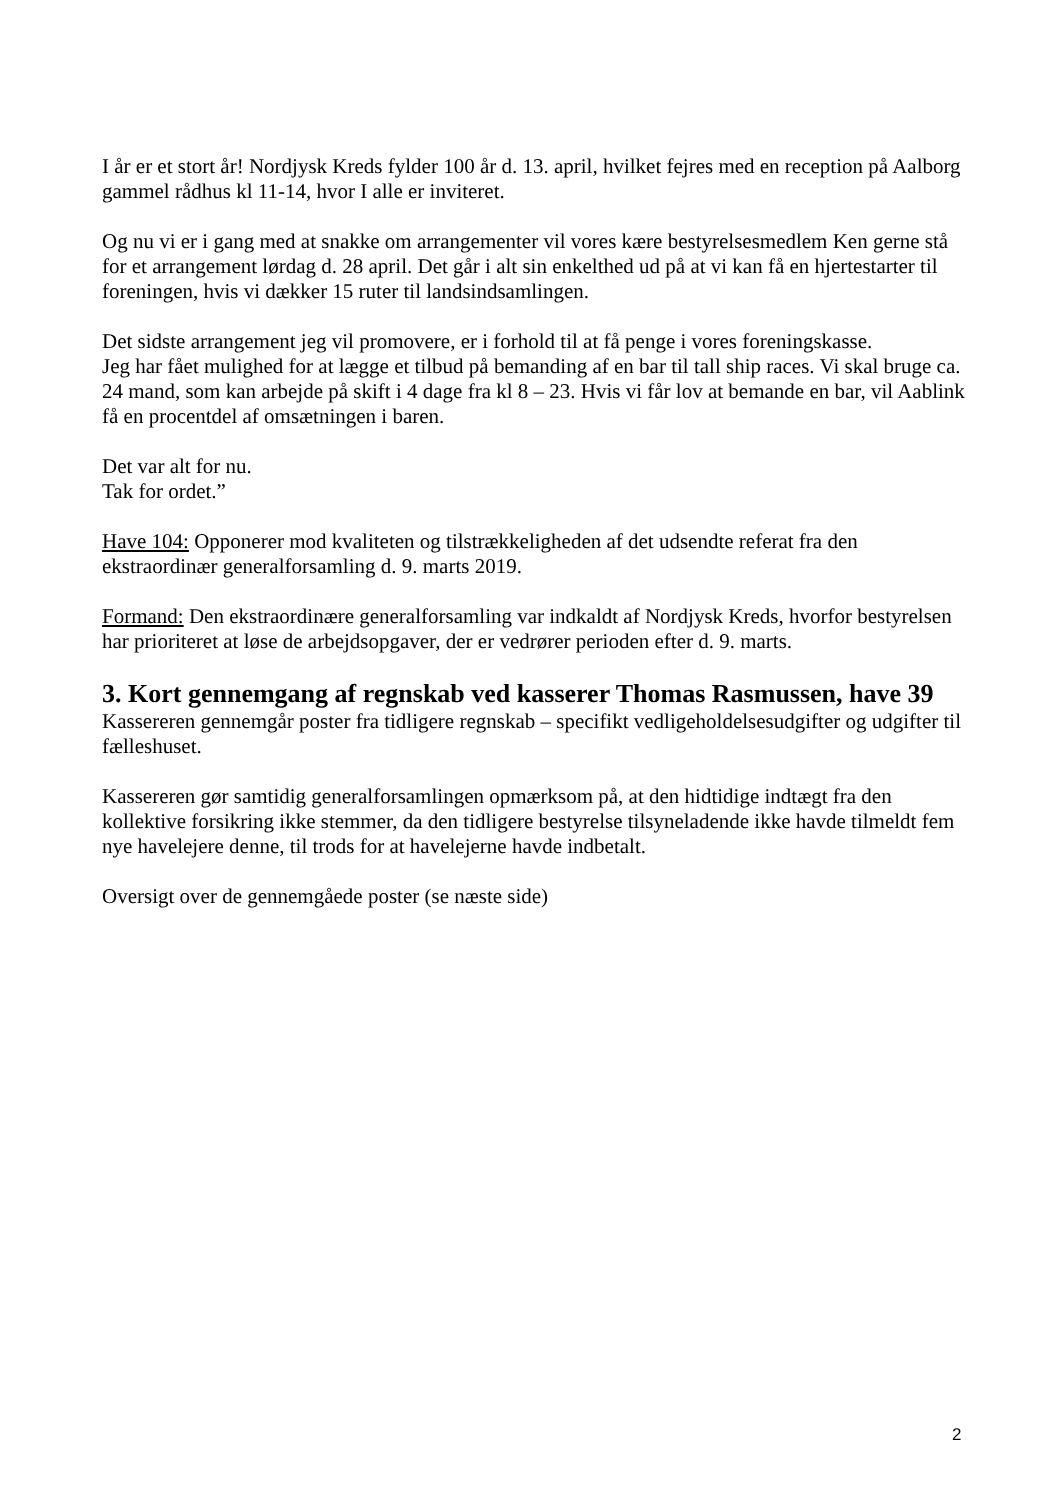I år er et stort år! Nordjysk Kreds fylder 100 år d. 13. april, hvilket fejres med en reception på Aalborg gammel rådhus kl 11-14, hvor I alle er inviteret.
Og nu vi er i gang med at snakke om arrangementer vil vores kære bestyrelsesmedlem Ken gerne stå for et arrangement lørdag d. 28 april. Det går i alt sin enkelthed ud på at vi kan få en hjertestarter til foreningen, hvis vi dækker 15 ruter til landsindsamlingen.
Det sidste arrangement jeg vil promovere, er i forhold til at få penge i vores foreningskasse.
Jeg har fået mulighed for at lægge et tilbud på bemanding af en bar til tall ship races. Vi skal bruge ca. 24 mand, som kan arbejde på skift i 4 dage fra kl 8 – 23. Hvis vi får lov at bemande en bar, vil Aablink få en procentdel af omsætningen i baren.
Det var alt for nu.
Tak for ordet.”
Have 104: Opponerer mod kvaliteten og tilstrækkeligheden af det udsendte referat fra den ekstraordinær generalforsamling d. 9. marts 2019.
Formand: Den ekstraordinære generalforsamling var indkaldt af Nordjysk Kreds, hvorfor bestyrelsen har prioriteret at løse de arbejdsopgaver, der er vedrører perioden efter d. 9. marts.
3. Kort gennemgang af regnskab ved kasserer Thomas Rasmussen, have 39
Kassereren gennemgår poster fra tidligere regnskab – specifikt vedligeholdelsesudgifter og udgifter til fælleshuset.
Kassereren gør samtidig generalforsamlingen opmærksom på, at den hidtidige indtægt fra den kollektive forsikring ikke stemmer, da den tidligere bestyrelse tilsyneladende ikke havde tilmeldt fem nye havelejere denne, til trods for at havelejerne havde indbetalt.
Oversigt over de gennemgåede poster (se næste side)
2